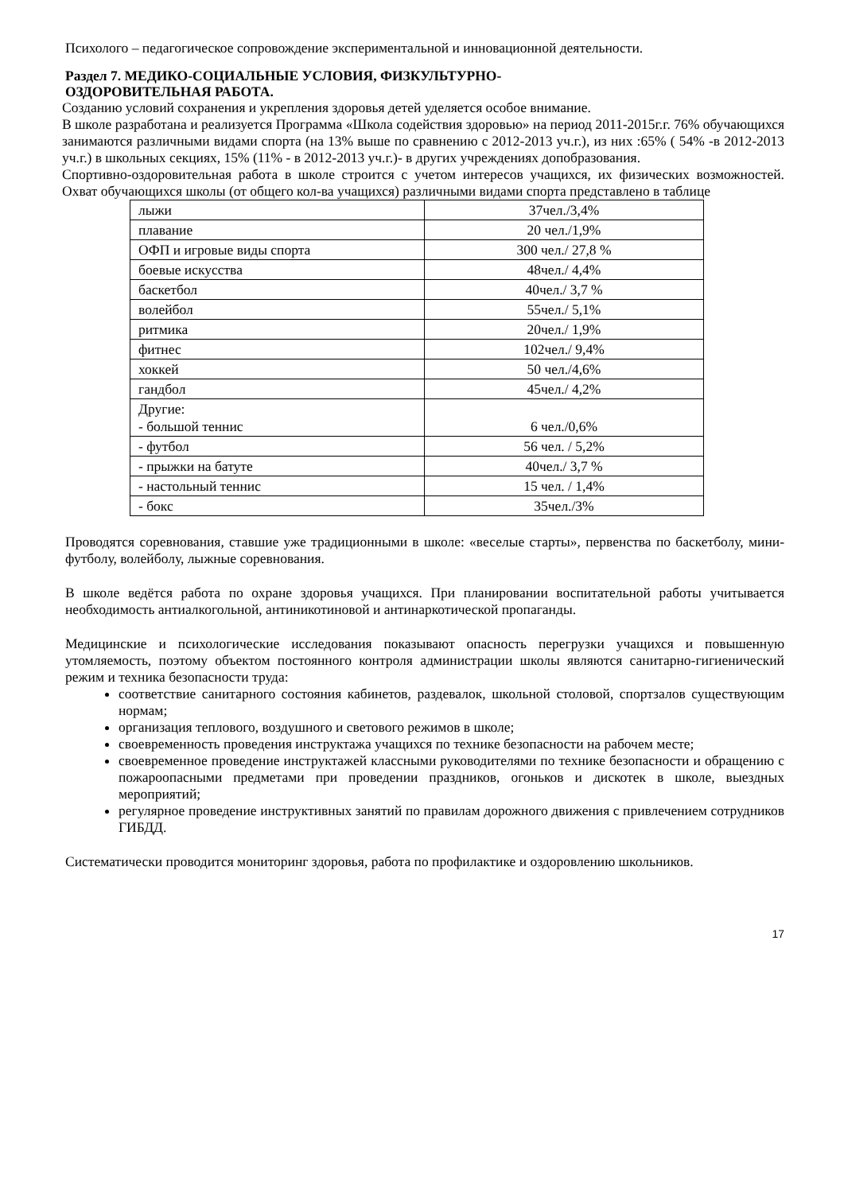Психолого – педагогическое сопровождение экспериментальной и инновационной деятельности.
Раздел 7. МЕДИКО-СОЦИАЛЬНЫЕ УСЛОВИЯ, ФИЗКУЛЬТУРНО-
ОЗДОРОВИТЕЛЬНАЯ РАБОТА.
Созданию условий сохранения и укрепления здоровья детей уделяется особое внимание.
В школе разработана и реализуется Программа «Школа содействия здоровью» на период 2011-2015г.г. 76% обучающихся занимаются различными видами спорта (на 13% выше по сравнению с 2012-2013 уч.г.), из них :65% ( 54% -в 2012-2013 уч.г.) в школьных секциях, 15% (11% - в 2012-2013 уч.г.)- в других учреждениях допобразования.
Спортивно-оздоровительная работа в школе строится с учетом интересов учащихся, их физических возможностей. Охват обучающихся школы (от общего кол-ва учащихся) различными видами спорта представлено в таблице
| лыжи | 37чел./3,4% |
| плавание | 20 чел./1,9% |
| ОФП и игровые виды спорта | 300 чел./ 27,8 % |
| боевые искусства | 48чел./ 4,4% |
| баскетбол | 40чел./ 3,7 % |
| волейбол | 55чел./ 5,1% |
| ритмика | 20чел./ 1,9% |
| фитнес | 102чел./ 9,4% |
| хоккей | 50 чел./4,6% |
| гандбол | 45чел./ 4,2% |
| Другие: - большой теннис | 6 чел./0,6% |
| - футбол | 56 чел. / 5,2% |
| - прыжки на батуте | 40чел./ 3,7 % |
| - настольный теннис | 15 чел. / 1,4% |
| - бокс | 35чел./3% |
Проводятся соревнования, ставшие уже традиционными в школе: «веселые старты», первенства по баскетболу, мини-футболу, волейболу, лыжные соревнования.
В школе ведётся работа по охране здоровья учащихся. При планировании воспитательной работы учитывается необходимость антиалкогольной, антиникотиновой и антинаркотической пропаганды.
Медицинские и психологические исследования показывают опасность перегрузки учащихся и повышенную утомляемость, поэтому объектом постоянного контроля администрации школы являются санитарно-гигиенический режим и техника безопасности труда:
соответствие санитарного состояния кабинетов, раздевалок, школьной столовой, спортзалов существующим нормам;
организация теплового, воздушного и светового режимов в школе;
своевременность проведения инструктажа учащихся по технике безопасности на рабочем месте;
своевременное проведение инструктажей классными руководителями по технике безопасности и обращению с пожароопасными предметами при проведении праздников, огоньков и дискотек в школе, выездных мероприятий;
регулярное проведение инструктивных занятий по правилам дорожного движения с привлечением сотрудников ГИБДД.
Систематически проводится мониторинг здоровья, работа по профилактике и оздоровлению школьников.
17